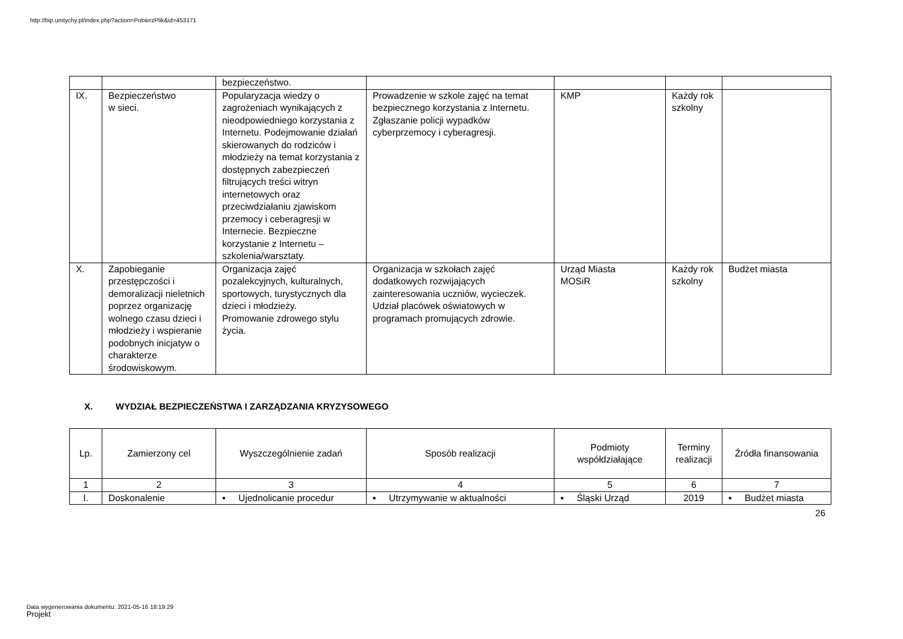http://bip.umtychy.pl/index.php?action=PobierzPlik&id=453171
| | | bezpieczeństwo. | | | | |
| IX. | Bezpieczeństwo w sieci. | Popularyzacja wiedzy o zagrożeniach wynikających z nieodpowiedniego korzystania z Internetu. Podejmowanie działań skierowanych do rodziców i młodzieży na temat korzystania z dostępnych zabezpieczeń filtrujących treści witryn internetowych oraz przeciwdziałaniu zjawiskom przemocy i ceberagresji w Internecie. Bezpieczne korzystanie z Internetu – szkolenia/warsztaty. | Prowadzenie w szkole zajęć na temat bezpiecznego korzystania z Internetu. Zgłaszanie policji wypadków cyberprzemocy i cyberagresji. | KMP | Każdy rok szkolny | |
| X. | Zapobieganie przestępczości i demoralizacji nieletnich poprzez organizację wolnego czasu dzieci i młodzieży i wspieranie podobnych inicjatyw o charakterze środowiskowym. | Organizacja zajęć pozalekcyjnych, kulturalnych, sportowych, turystycznych dla dzieci i młodzieży. Promowanie zdrowego stylu życia. | Organizacja w szkołach zajęć dodatkowych rozwijających zainteresowania uczniów, wycieczek. Udział placówek oświatowych w programach promujących zdrowie. | Urząd Miasta MOSiR | Każdy rok szkolny | Budżet miasta |
X. WYDZIAŁ BEZPIECZEŃSTWA I ZARZĄDZANIA KRYZYSOWEGO
| Lp. | Zamierzony cel | Wyszczególnienie zadań | Sposób realizacji | Podmioty współdziałające | Terminy realizacji | Źródła finansowania |
| --- | --- | --- | --- | --- | --- | --- |
| 1 | 2 | 3 | 4 | 5 | 6 | 7 |
| I. | Doskonalenie | ▪ Ujednolicanie procedur | ▪ Utrzymywanie w aktualności | ▪ Śląski Urząd | 2019 | ▪ Budżet miasta |
26
Data wygenerowania dokumentu: 2021-05-16 18:19:29
Projekt